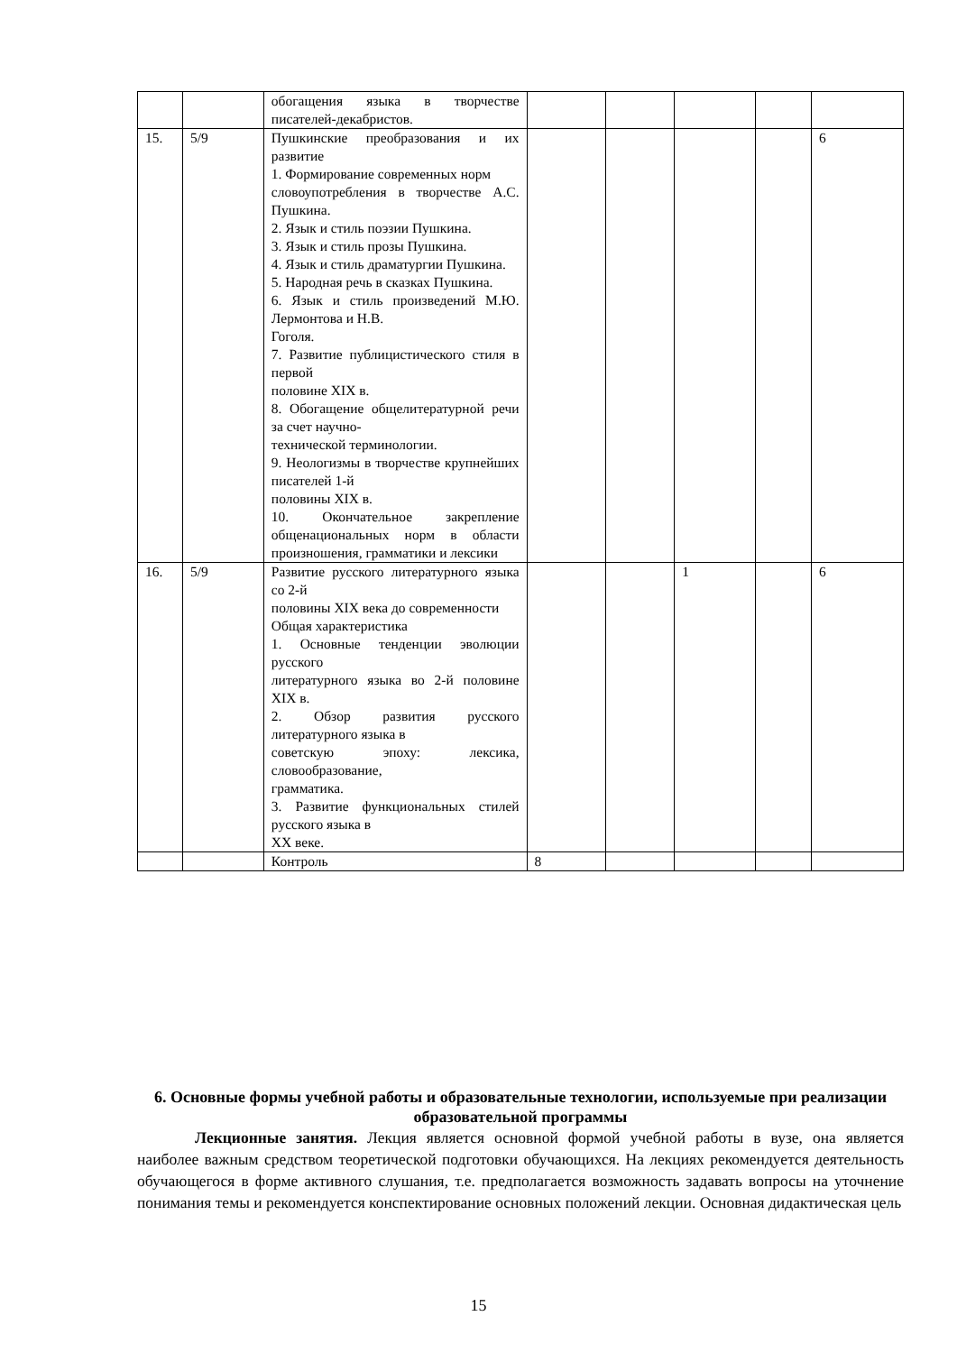| | | обогащения языка в творчестве писателей-декабристов. | | | | | |
| 15. | 5/9 | Пушкинские преобразования и их развитие 1. Формирование современных норм словоупотребления в творчестве А.С. Пушкина. 2. Язык и стиль поэзии Пушкина. 3. Язык и стиль прозы Пушкина. 4. Язык и стиль драматургии Пушкина. 5. Народная речь в сказках Пушкина. 6. Язык и стиль произведений М.Ю. Лермонтова и Н.В. Гоголя. 7. Развитие публицистического стиля в первой половине XIX в. 8. Обогащение общелитературной речи за счет научно- технической терминологии. 9. Неологизмы в творчестве крупнейших писателей 1-й половины XIX в. 10. Окончательное закрепление общенациональных норм в области произношения, грамматики и лексики | | | | | 6 |
| 16. | 5/9 | Развитие русского литературного языка со 2-й половины XIX века до современности Общая характеристика 1. Основные тенденции эволюции русского литературного языка во 2-й половине XIX в. 2. Обзор развития русского литературного языка в советскую эпоху: лексика, словообразование, грамматика. 3. Развитие функциональных стилей русского языка в XX веке. | | | 1 | | 6 |
| | | Контроль | 8 | | | | |
6. Основные формы учебной работы и образовательные технологии, используемые при реализации образовательной программы
Лекционные занятия. Лекция является основной формой учебной работы в вузе, она является наиболее важным средством теоретической подготовки обучающихся. На лекциях рекомендуется деятельность обучающегося в форме активного слушания, т.е. предполагается возможность задавать вопросы на уточнение понимания темы и рекомендуется конспектирование основных положений лекции. Основная дидактическая цель
15